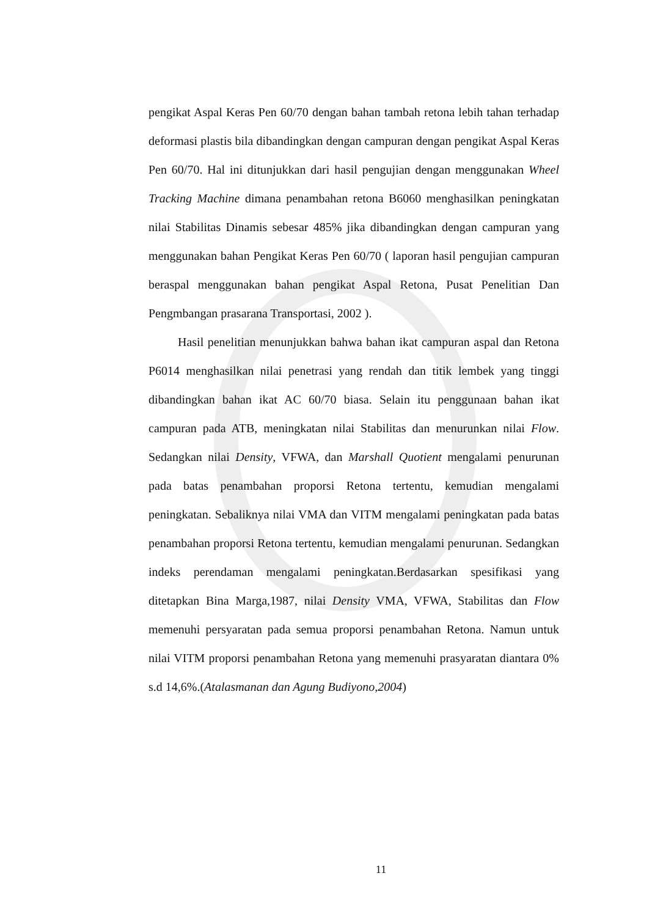pengikat Aspal Keras Pen 60/70 dengan bahan tambah retona lebih tahan terhadap deformasi plastis bila dibandingkan dengan campuran dengan pengikat Aspal Keras Pen 60/70. Hal ini ditunjukkan dari hasil pengujian dengan menggunakan Wheel Tracking Machine dimana penambahan retona B6060 menghasilkan peningkatan nilai Stabilitas Dinamis sebesar 485% jika dibandingkan dengan campuran yang menggunakan bahan Pengikat Keras Pen 60/70 ( laporan hasil pengujian campuran beraspal menggunakan bahan pengikat Aspal Retona, Pusat Penelitian Dan Pengmbangan prasarana Transportasi, 2002 ).
Hasil penelitian menunjukkan bahwa bahan ikat campuran aspal dan Retona P6014 menghasilkan nilai penetrasi yang rendah dan titik lembek yang tinggi dibandingkan bahan ikat AC 60/70 biasa. Selain itu penggunaan bahan ikat campuran pada ATB, meningkatan nilai Stabilitas dan menurunkan nilai Flow. Sedangkan nilai Density, VFWA, dan Marshall Quotient mengalami penurunan pada batas penambahan proporsi Retona tertentu, kemudian mengalami peningkatan. Sebaliknya nilai VMA dan VITM mengalami peningkatan pada batas penambahan proporsi Retona tertentu, kemudian mengalami penurunan. Sedangkan indeks perendaman mengalami peningkatan.Berdasarkan spesifikasi yang ditetapkan Bina Marga,1987, nilai Density VMA, VFWA, Stabilitas dan Flow memenuhi persyaratan pada semua proporsi penambahan Retona. Namun untuk nilai VITM proporsi penambahan Retona yang memenuhi prasyaratan diantara 0% s.d 14,6%.(Atalasmanan dan Agung Budiyono,2004)
11